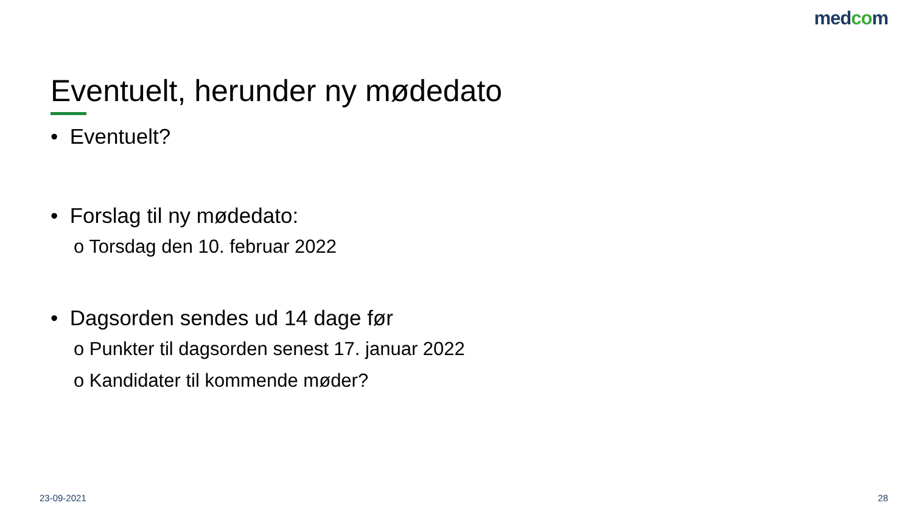medcom
Eventuelt, herunder ny mødedato
• Eventuelt?
• Forslag til ny mødedato:
o Torsdag den 10. februar 2022
• Dagsorden sendes ud 14 dage før
o Punkter til dagsorden senest 17. januar 2022
o Kandidater til kommende møder?
23-09-2021 28